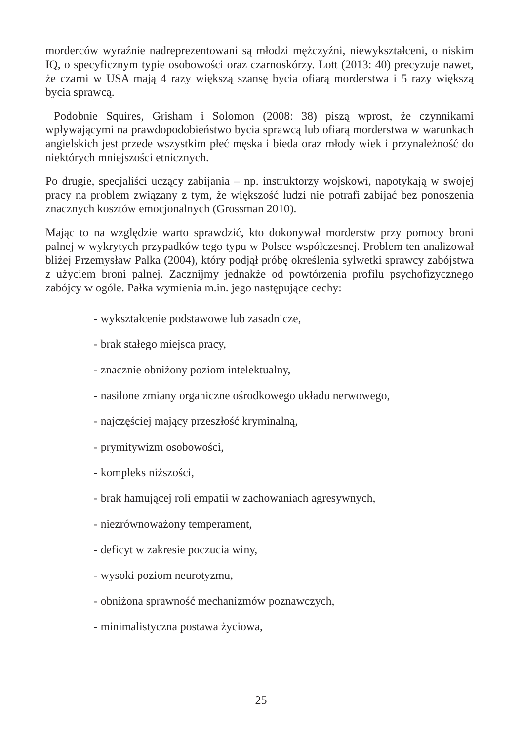morderców wyraźnie nadreprezentowani są młodzi mężczyźni, niewykształceni, o niskim IQ, o specyficznym typie osobowości oraz czarnoskórzy. Lott (2013: 40) precyzuje nawet, że czarni w USA mają 4 razy większą szansę bycia ofiarą morderstwa i 5 razy większą bycia sprawcą.
Podobnie Squires, Grisham i Solomon (2008: 38) piszą wprost, że czynnikami wpływającymi na prawdopodobieństwo bycia sprawcą lub ofiarą morderstwa w warunkach angielskich jest przede wszystkim płeć męska i bieda oraz młody wiek i przynależność do niektórych mniejszości etnicznych.
Po drugie, specjaliści uczący zabijania – np. instruktorzy wojskowi, napotykają w swojej pracy na problem związany z tym, że większość ludzi nie potrafi zabijać bez ponoszenia znacznych kosztów emocjonalnych (Grossman 2010).
Mając to na względzie warto sprawdzić, kto dokonywał morderstw przy pomocy broni palnej w wykrytych przypadków tego typu w Polsce współczesnej. Problem ten analizował bliżej Przemysław Palka (2004), który podjął próbę określenia sylwetki sprawcy zabójstwa z użyciem broni palnej. Zacznijmy jednakże od powtórzenia profilu psychofizycznego zabójcy w ogóle. Pałka wymienia m.in. jego następujące cechy:
- wykształcenie podstawowe lub zasadnicze,
- brak stałego miejsca pracy,
- znacznie obniżony poziom intelektualny,
- nasilone zmiany organiczne ośrodkowego układu nerwowego,
- najczęściej mający przeszłość kryminalną,
- prymitywizm osobowości,
- kompleks niższości,
- brak hamującej roli empatii w zachowaniach agresywnych,
- niezrównoważony temperament,
- deficyt w zakresie poczucia winy,
- wysoki poziom neurotyzmu,
- obniżona sprawność mechanizmów poznawczych,
- minimalistyczna postawa życiowa,
25